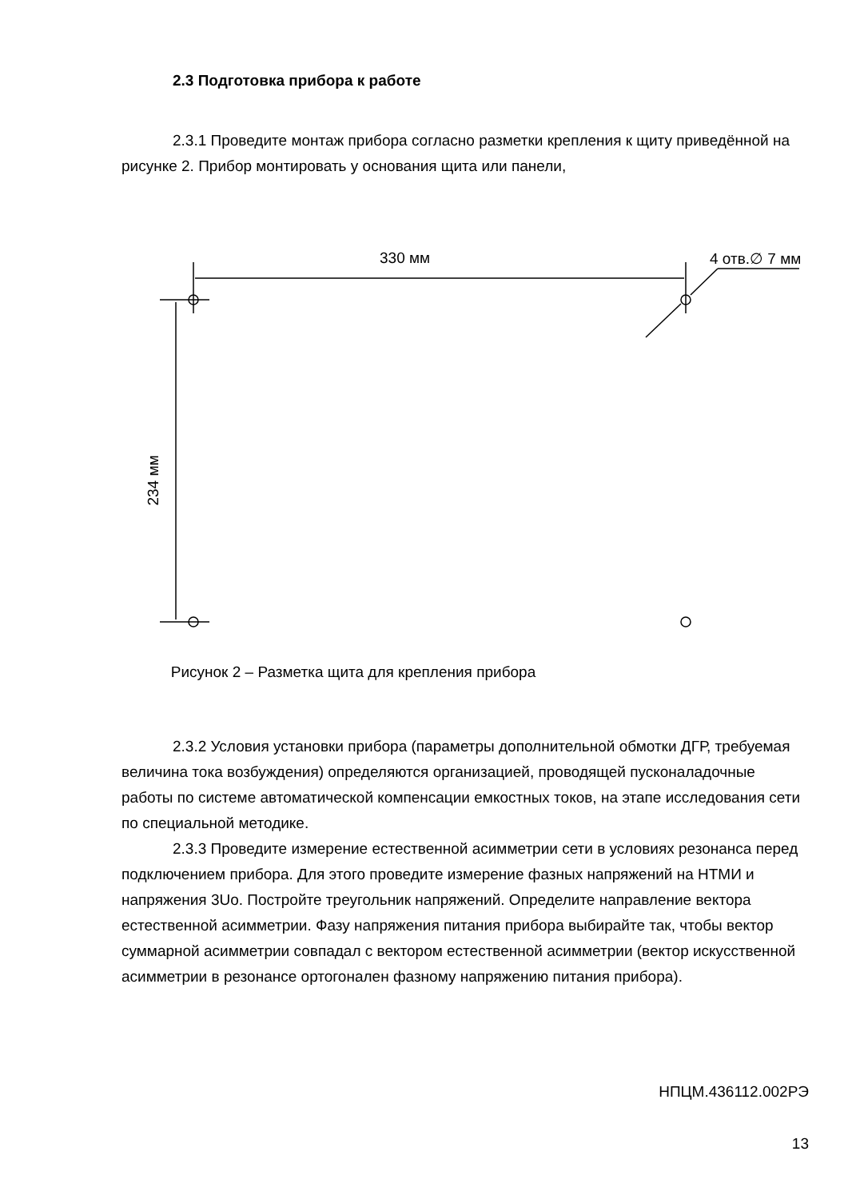2.3 Подготовка прибора к работе
2.3.1 Проведите монтаж прибора согласно разметки крепления к щиту приведённой на рисунке 2. Прибор монтировать у основания щита или панели,
330 мм 4 отв.∅ 7 мм
234 мм
Рисунок 2 – Разметка щита для крепления прибора
2.3.2 Условия установки прибора (параметры дополнительной обмотки ДГР, требуемая величина тока возбуждения) определяются организацией, проводящей пусконаладочные работы по системе автоматической компенсации емкостных токов, на этапе исследования сети по специальной методике.
2.3.3 Проведите измерение естественной асимметрии сети в условиях резонанса перед подключением прибора. Для этого проведите измерение фазных напряжений на НТМИ и напряжения 3Uo. Постройте треугольник напряжений. Определите направление вектора естественной асимметрии. Фазу напряжения питания прибора выбирайте так, чтобы вектор суммарной асимметрии совпадал с вектором естественной асимметрии (вектор искусственной асимметрии в резонансе ортогонален фазному напряжению питания прибора).
НПЦМ.436112.002РЭ
13